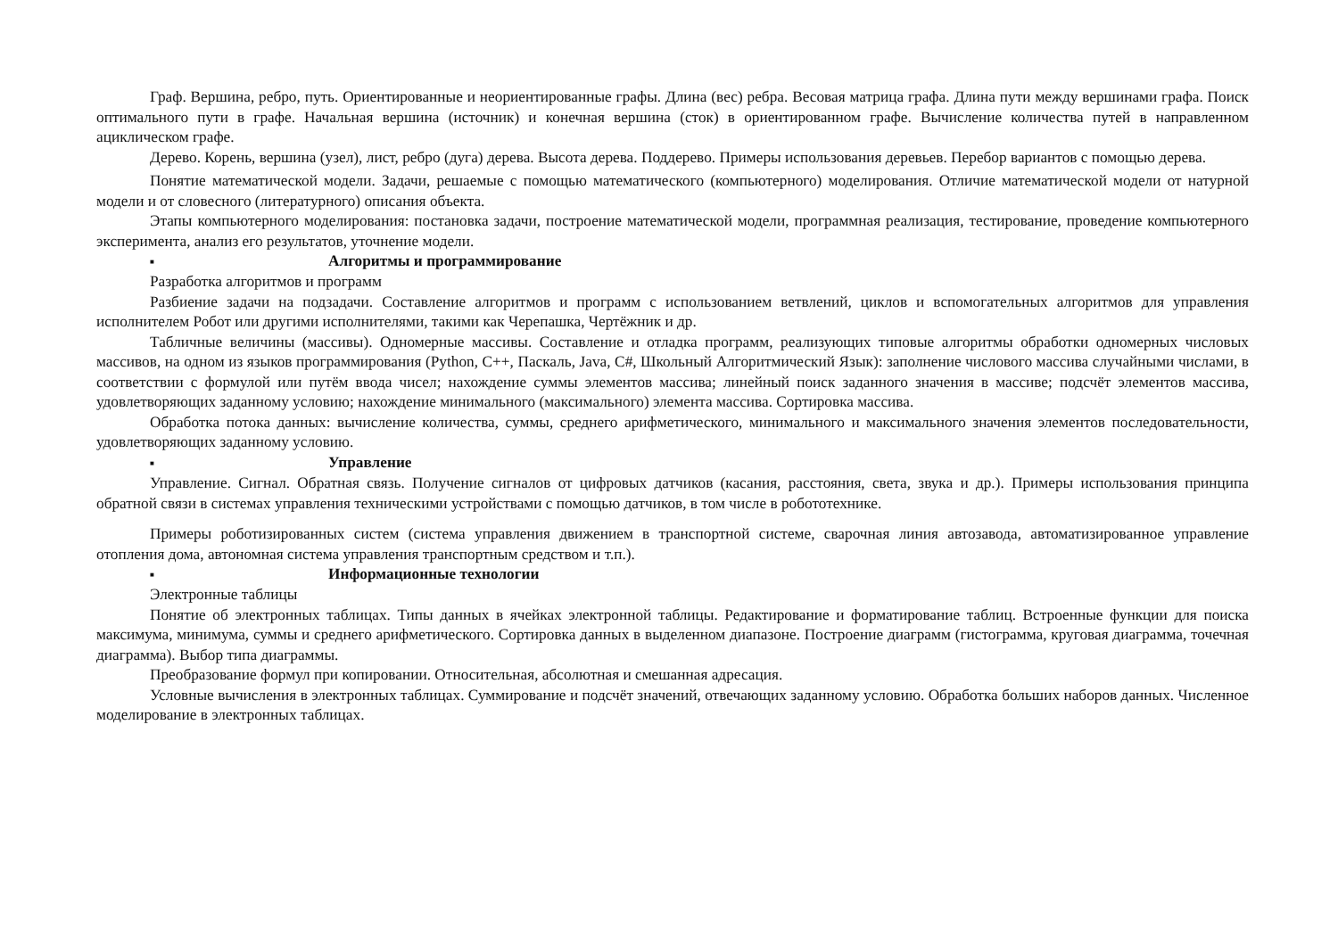Граф. Вершина, ребро, путь. Ориентированные и неориентированные графы. Длина (вес) ребра. Весовая матрица графа. Длина пути между вершинами графа. Поиск оптимального пути в графе. Начальная вершина (источник) и конечная вершина (сток) в ориентированном графе. Вычисление количества путей в направленном ациклическом графе.
Дерево. Корень, вершина (узел), лист, ребро (дуга) дерева. Высота дерева. Поддерево. Примеры использования деревьев. Перебор вариантов с помощью дерева.
Понятие математической модели. Задачи, решаемые с помощью математического (компьютерного) моделирования. Отличие математической модели от натурной модели и от словесного (литературного) описания объекта.
Этапы компьютерного моделирования: постановка задачи, построение математической модели, программная реализация, тестирование, проведение компьютерного эксперимента, анализ его результатов, уточнение модели.
■ Алгоритмы и программирование
Разработка алгоритмов и программ
Разбиение задачи на подзадачи. Составление алгоритмов и программ с использованием ветвлений, циклов и вспомогательных алгоритмов для управления исполнителем Робот или другими исполнителями, такими как Черепашка, Чертёжник и др.
Табличные величины (массивы). Одномерные массивы. Составление и отладка программ, реализующих типовые алгоритмы обработки одномерных числовых массивов, на одном из языков программирования (Python, C++, Паскаль, Java, C#, Школьный Алгоритмический Язык): заполнение числового массива случайными числами, в соответствии с формулой или путём ввода чисел; нахождение суммы элементов массива; линейный поиск заданного значения в массиве; подсчёт элементов массива, удовлетворяющих заданному условию; нахождение минимального (максимального) элемента массива. Сортировка массива.
Обработка потока данных: вычисление количества, суммы, среднего арифметического, минимального и максимального значения элементов последовательности, удовлетворяющих заданному условию.
■ Управление
Управление. Сигнал. Обратная связь. Получение сигналов от цифровых датчиков (касания, расстояния, света, звука и др.). Примеры использования принципа обратной связи в системах управления техническими устройствами с помощью датчиков, в том числе в робототехнике.
Примеры роботизированных систем (система управления движением в транспортной системе, сварочная линия автозавода, автоматизированное управление отопления дома, автономная система управления транспортным средством и т.п.).
■ Информационные технологии
Электронные таблицы
Понятие об электронных таблицах. Типы данных в ячейках электронной таблицы. Редактирование и форматирование таблиц. Встроенные функции для поиска максимума, минимума, суммы и среднего арифметического. Сортировка данных в выделенном диапазоне. Построение диаграмм (гистограмма, круговая диаграмма, точечная диаграмма). Выбор типа диаграммы.
Преобразование формул при копировании. Относительная, абсолютная и смешанная адресация.
Условные вычисления в электронных таблицах. Суммирование и подсчёт значений, отвечающих заданному условию. Обработка больших наборов данных. Численное моделирование в электронных таблицах.